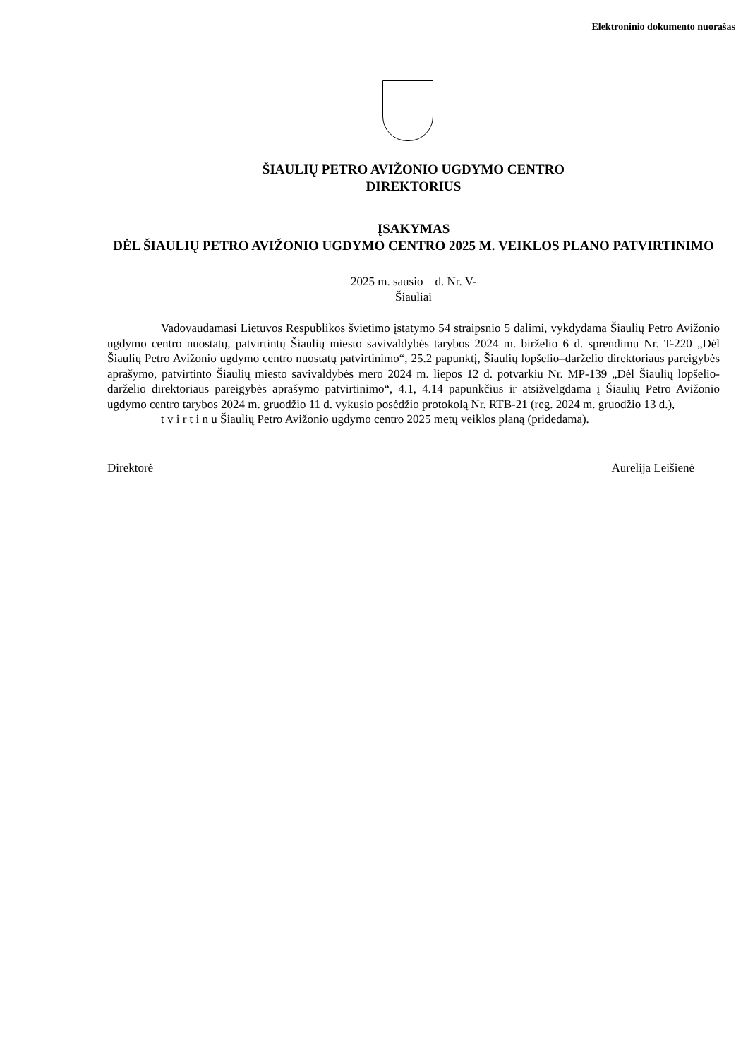Elektroninio dokumento nuorašas
ŠIAULIŲ PETRO AVIŽONIO UGDYMO CENTRO
DIREKTORIUS
ĮSAKYMAS
DĖL ŠIAULIŲ PETRO AVIŽONIO UGDYMO CENTRO 2025 M. VEIKLOS PLANO PATVIRTINIMO
2025 m. sausio d. Nr. V-
Šiauliai
Vadovaudamasi Lietuvos Respublikos švietimo įstatymo 54 straipsnio 5 dalimi, vykdydama Šiaulių Petro Avižonio ugdymo centro nuostatų, patvirtintų Šiaulių miesto savivaldybės tarybos 2024 m. birželio 6 d. sprendimu Nr. T-220 „Dėl Šiaulių Petro Avižonio ugdymo centro nuostatų patvirtinimo“, 25.2 papunktį, Šiaulių lopšelio–darželio direktoriaus pareigybės aprašymo, patvirtinto Šiaulių miesto savivaldybės mero 2024 m. liepos 12 d. potvarkiu Nr. MP-139 „Dėl Šiaulių lopšelio-darželio direktoriaus pareigybės aprašymo patvirtinimo“, 4.1, 4.14 papunkčius ir atsižvelgdama į Šiaulių Petro Avižonio ugdymo centro tarybos 2024 m. gruodžio 11 d. vykusio posėdžio protokolą Nr. RTB-21 (reg. 2024 m. gruodžio 13 d.),
t v i r t i n u Šiaulių Petro Avižonio ugdymo centro 2025 metų veiklos planą (pridedama).
Direktorė Aurelija Leišienė